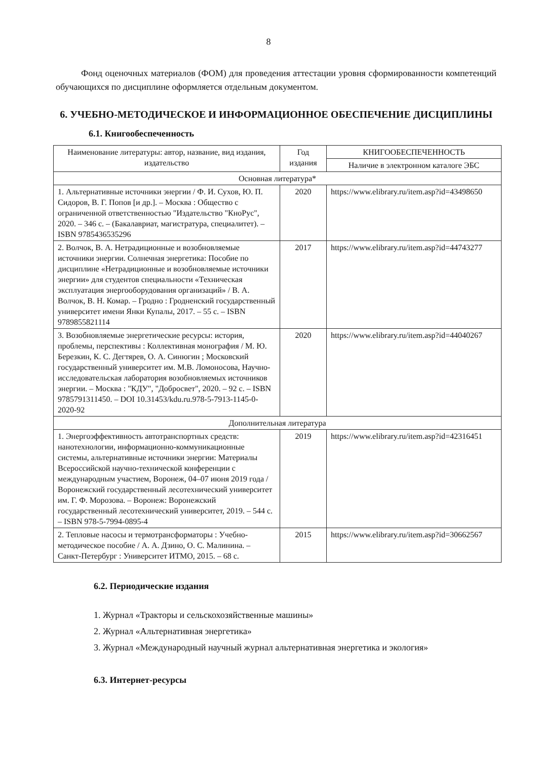8
Фонд оценочных материалов (ФОМ) для проведения аттестации уровня сформированности компетенций обучающихся по дисциплине оформляется отдельным документом.
6. УЧЕБНО-МЕТОДИЧЕСКОЕ И ИНФОРМАЦИОННОЕ ОБЕСПЕЧЕНИЕ ДИСЦИПЛИНЫ
6.1. Книгообеспеченность
| Наименование литературы: автор, название, вид издания, издательство | Год издания | КНИГООБЕСПЕЧЕННОСТЬ |
| --- | --- | --- |
| | | Наличие в электронном каталоге ЭБС |
| Основная литература* | | |
| 1. Альтернативные источники энергии / Ф. И. Сухов, Ю. П. Сидоров, В. Г. Попов [и др.]. – Москва : Общество с ограниченной ответственностью "Издательство "КноРус", 2020. – 346 с. – (Бакалавриат, магистратура, специалитет). – ISBN 9785436535296 | 2020 | https://www.elibrary.ru/item.asp?id=43498650 |
| 2. Волчок, В. А. Нетрадиционные и возобновляемые источники энергии. Солнечная энергетика: Пособие по дисциплине «Нетрадиционные и возобновляемые источники энергии» для студентов специальности «Техническая эксплуатация энергооборудования организаций» / В. А. Волчок, В. Н. Комар. – Гродно : Гродненский государственный университет имени Янки Купалы, 2017. – 55 с. – ISBN 9789855821114 | 2017 | https://www.elibrary.ru/item.asp?id=44743277 |
| 3. Возобновляемые энергетические ресурсы: история, проблемы, перспективы : Коллективная монография / М. Ю. Березкин, К. С. Дегтярев, О. А. Синюгин ; Московский государственный университет им. М.В. Ломоносова, Научно-исследовательская лаборатория возобновляемых источников энергии. – Москва : "КДУ", "Добросвет", 2020. – 92 с. – ISBN 9785791311450. – DOI 10.31453/kdu.ru.978-5-7913-1145-0-2020-92 | 2020 | https://www.elibrary.ru/item.asp?id=44040267 |
| Дополнительная литература | | |
| 1. Энергоэффективность автотранспортных средств: нанотехнологии, информационно-коммуникационные системы, альтернативные источники энергии: Материалы Всероссийской научно-технической конференции с международным участием, Воронеж, 04–07 июня 2019 года / Воронежский государственный лесотехнический университет им. Г. Ф. Морозова. – Воронеж: Воронежский государственный лесотехнический университет, 2019. – 544 с. – ISBN 978-5-7994-0895-4 | 2019 | https://www.elibrary.ru/item.asp?id=42316451 |
| 2. Тепловые насосы и термотрансформаторы : Учебно-методическое пособие / А. А. Дзино, О. С. Малинина. – Санкт-Петербург : Университет ИТМО, 2015. – 68 с. | 2015 | https://www.elibrary.ru/item.asp?id=30662567 |
6.2. Периодические издания
1. Журнал «Тракторы и сельскохозяйственные машины»
2. Журнал «Альтернативная энергетика»
3. Журнал «Международный научный журнал альтернативная энергетика и экология»
6.3. Интернет-ресурсы